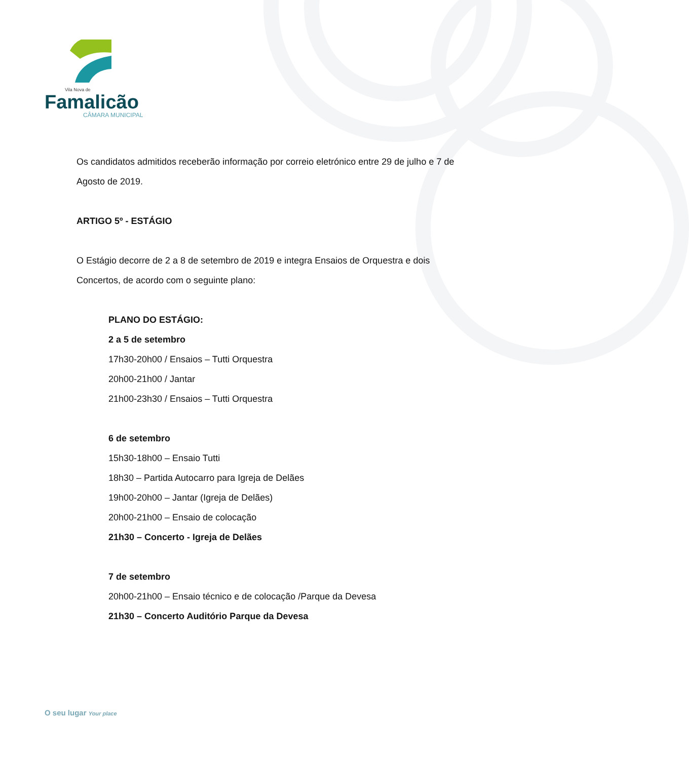Vila Nova de
Famalicão
CÂMARA MUNICIPAL
Os candidatos admitidos receberão informação por correio eletrónico entre 29 de julho e 7 de Agosto de 2019.
ARTIGO 5º - ESTÁGIO
O Estágio decorre de 2 a 8 de setembro de 2019 e integra Ensaios de Orquestra e dois Concertos, de acordo com o seguinte plano:
PLANO DO ESTÁGIO:
2 a 5 de setembro
17h30-20h00 / Ensaios – Tutti Orquestra
20h00-21h00 / Jantar
21h00-23h30 / Ensaios – Tutti Orquestra
6 de setembro
15h30-18h00 – Ensaio Tutti
18h30 – Partida Autocarro para Igreja de Delães
19h00-20h00 – Jantar (Igreja de Delães)
20h00-21h00 – Ensaio de colocação
21h30 – Concerto - Igreja de Delães
7 de setembro
20h00-21h00 – Ensaio técnico e de colocação /Parque da Devesa
21h30 – Concerto Auditório Parque da Devesa
O seu lugar Your place